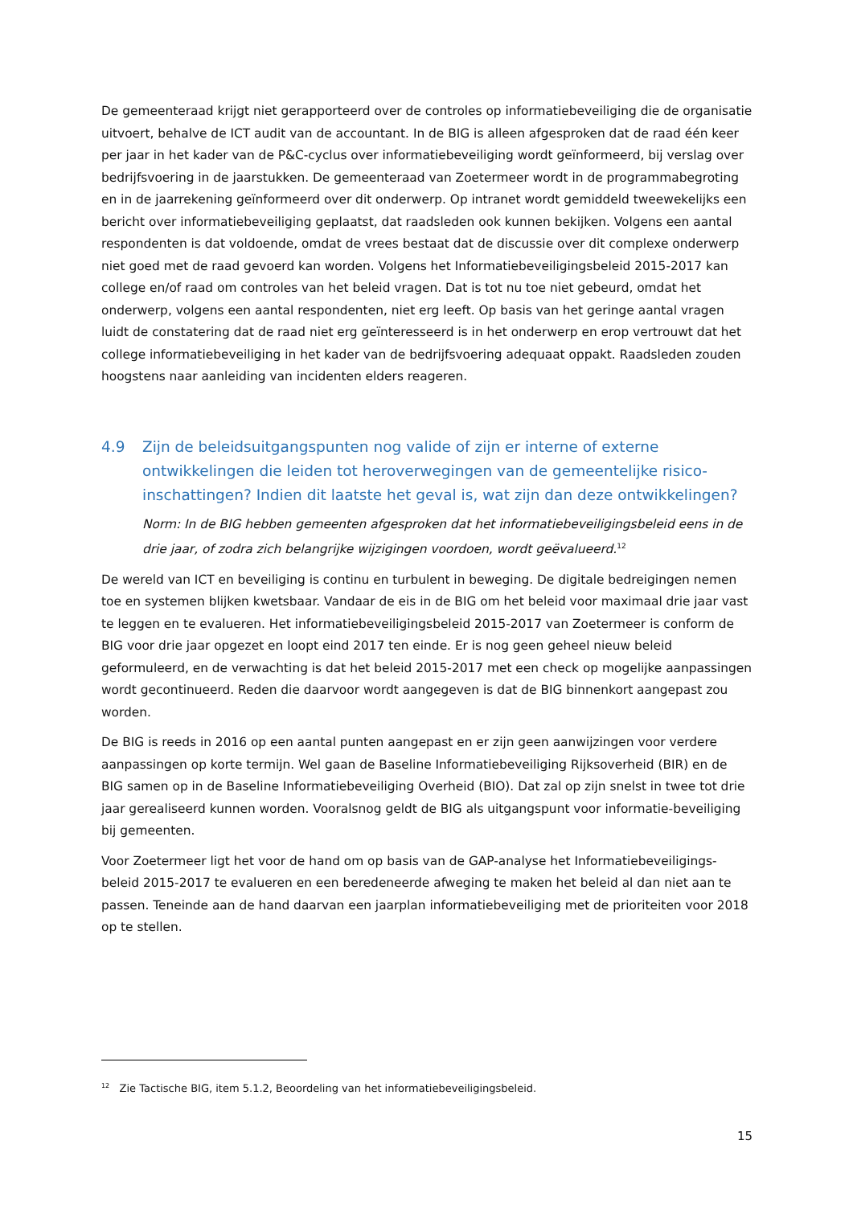De gemeenteraad krijgt niet gerapporteerd over de controles op informatiebeveiliging die de organisatie uitvoert, behalve de ICT audit van de accountant. In de BIG is alleen afgesproken dat de raad één keer per jaar in het kader van de P&C-cyclus over informatiebeveiliging wordt geïnformeerd, bij verslag over bedrijfsvoering in de jaarstukken. De gemeenteraad van Zoetermeer wordt in de programmabegroting en in de jaarrekening geïnformeerd over dit onderwerp. Op intranet wordt gemiddeld tweewekelijks een bericht over informatiebeveiliging geplaatst, dat raadsleden ook kunnen bekijken. Volgens een aantal respondenten is dat voldoende, omdat de vrees bestaat dat de discussie over dit complexe onderwerp niet goed met de raad gevoerd kan worden. Volgens het Informatiebeveiligingsbeleid 2015-2017 kan college en/of raad om controles van het beleid vragen. Dat is tot nu toe niet gebeurd, omdat het onderwerp, volgens een aantal respondenten, niet erg leeft. Op basis van het geringe aantal vragen luidt de constatering dat de raad niet erg geïnteresseerd is in het onderwerp en erop vertrouwt dat het college informatiebeveiliging in het kader van de bedrijfsvoering adequaat oppakt. Raadsleden zouden hoogstens naar aanleiding van incidenten elders reageren.
4.9 Zijn de beleidsuitgangspunten nog valide of zijn er interne of externe ontwikkelingen die leiden tot heroverwegingen van de gemeentelijke risico-inschattingen? Indien dit laatste het geval is, wat zijn dan deze ontwikkelingen?
Norm: In de BIG hebben gemeenten afgesproken dat het informatiebeveiligingsbeleid eens in de drie jaar, of zodra zich belangrijke wijzigingen voordoen, wordt geëvalueerd.<sup>12</sup>
De wereld van ICT en beveiliging is continu en turbulent in beweging. De digitale bedreigingen nemen toe en systemen blijken kwetsbaar. Vandaar de eis in de BIG om het beleid voor maximaal drie jaar vast te leggen en te evalueren. Het informatiebeveiligingsbeleid 2015-2017 van Zoetermeer is conform de BIG voor drie jaar opgezet en loopt eind 2017 ten einde. Er is nog geen geheel nieuw beleid geformuleerd, en de verwachting is dat het beleid 2015-2017 met een check op mogelijke aanpassingen wordt gecontinueerd. Reden die daarvoor wordt aangegeven is dat de BIG binnenkort aangepast zou worden.
De BIG is reeds in 2016 op een aantal punten aangepast en er zijn geen aanwijzingen voor verdere aanpassingen op korte termijn. Wel gaan de Baseline Informatiebeveiliging Rijksoverheid (BIR) en de BIG samen op in de Baseline Informatiebeveiliging Overheid (BIO). Dat zal op zijn snelst in twee tot drie jaar gerealiseerd kunnen worden. Vooralsnog geldt de BIG als uitgangspunt voor informatie-beveiliging bij gemeenten.
Voor Zoetermeer ligt het voor de hand om op basis van de GAP-analyse het Informatiebeveiligings-beleid 2015-2017 te evalueren en een beredeneerde afweging te maken het beleid al dan niet aan te passen. Teneinde aan de hand daarvan een jaarplan informatiebeveiliging met de prioriteiten voor 2018 op te stellen.
<sup>12</sup> Zie Tactische BIG, item 5.1.2, Beoordeling van het informatiebeveiligingsbeleid.
15